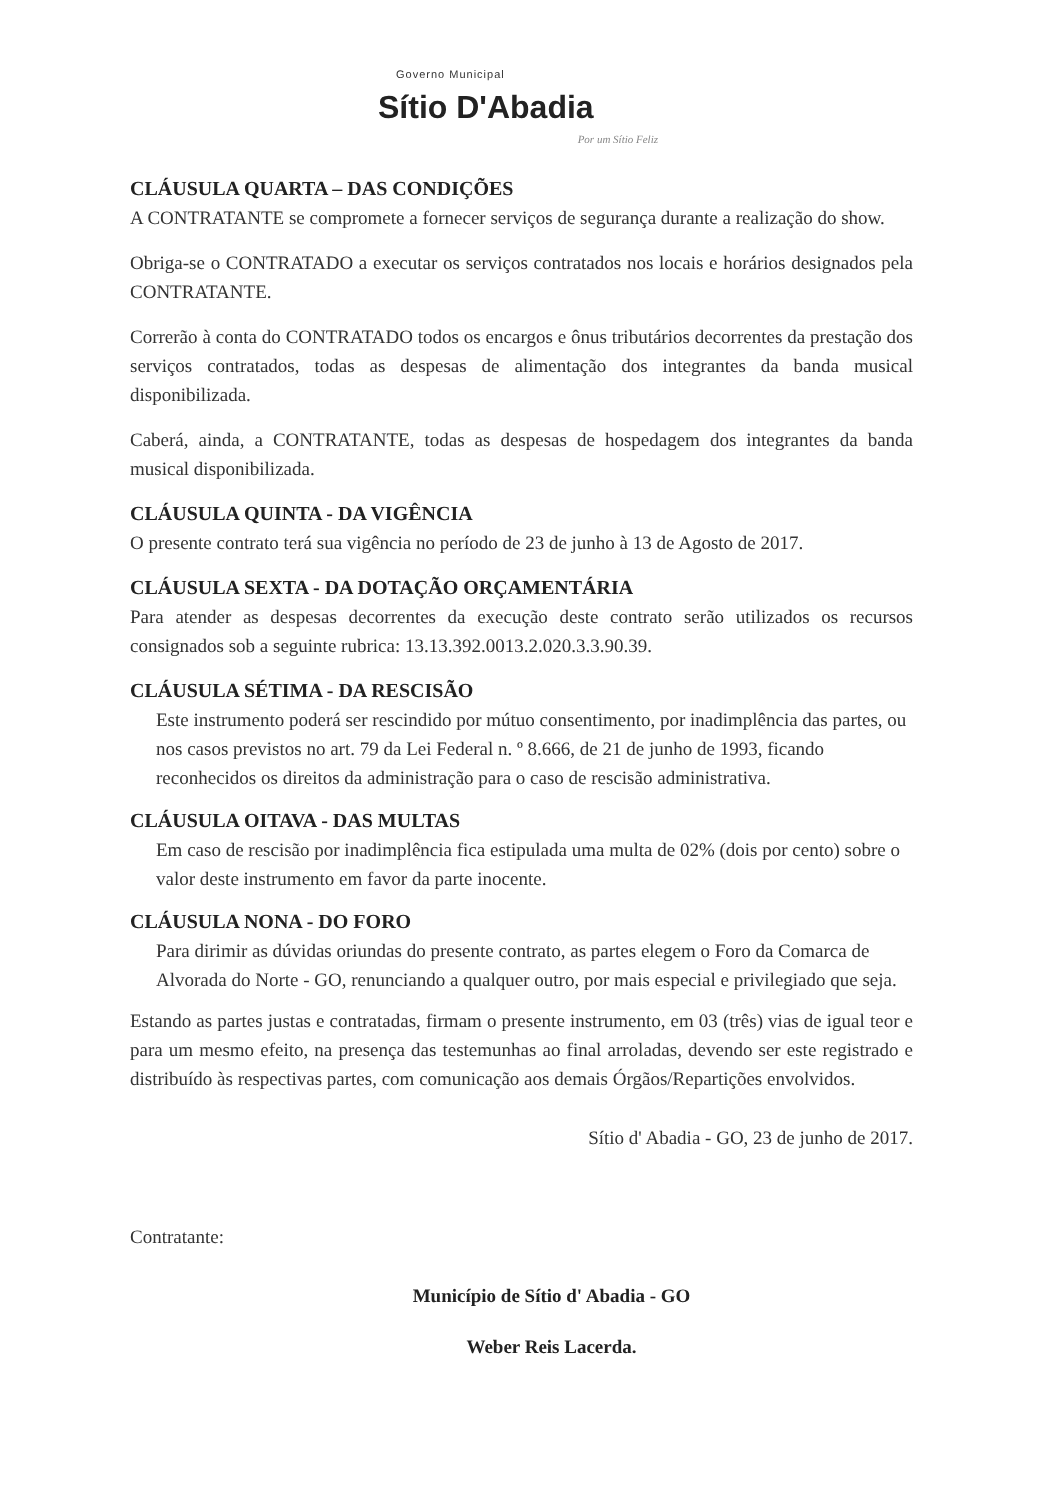Governo Municipal
Sítio D'Abadia
Por um Sítio Feliz
CLÁUSULA QUARTA – DAS CONDIÇÕES
A CONTRATANTE se compromete a fornecer serviços de segurança durante a realização do show.
Obriga-se o CONTRATADO a executar os serviços contratados nos locais e horários designados pela CONTRATANTE.
Correrão à conta do CONTRATADO todos os encargos e ônus tributários decorrentes da prestação dos serviços contratados, todas as despesas de alimentação dos integrantes da banda musical disponibilizada.
Caberá, ainda, a CONTRATANTE, todas as despesas de hospedagem dos integrantes da banda musical disponibilizada.
CLÁUSULA QUINTA - DA VIGÊNCIA
O presente contrato terá sua vigência no período de 23 de junho à 13 de Agosto de 2017.
CLÁUSULA SEXTA - DA DOTAÇÃO ORÇAMENTÁRIA
Para atender as despesas decorrentes da execução deste contrato serão utilizados os recursos consignados sob a seguinte rubrica: 13.13.392.0013.2.020.3.3.90.39.
CLÁUSULA SÉTIMA - DA RESCISÃO
Este instrumento poderá ser rescindido por mútuo consentimento, por inadimplência das partes, ou nos casos previstos no art. 79 da Lei Federal n. º 8.666, de 21 de junho de 1993, ficando reconhecidos os direitos da administração para o caso de rescisão administrativa.
CLÁUSULA OITAVA - DAS MULTAS
Em caso de rescisão por inadimplência fica estipulada uma multa de 02% (dois por cento) sobre o valor deste instrumento em favor da parte inocente.
CLÁUSULA NONA - DO FORO
Para dirimir as dúvidas oriundas do presente contrato, as partes elegem o Foro da Comarca de Alvorada do Norte - GO, renunciando a qualquer outro, por mais especial e privilegiado que seja.
Estando as partes justas e contratadas, firmam o presente instrumento, em 03 (três) vias de igual teor e para um mesmo efeito, na presença das testemunhas ao final arroladas, devendo ser este registrado e distribuído às respectivas partes, com comunicação aos demais Órgãos/Repartições envolvidos.
Sítio d' Abadia - GO, 23 de junho de 2017.
Contratante:
Município de Sítio d' Abadia - GO
Weber Reis Lacerda.